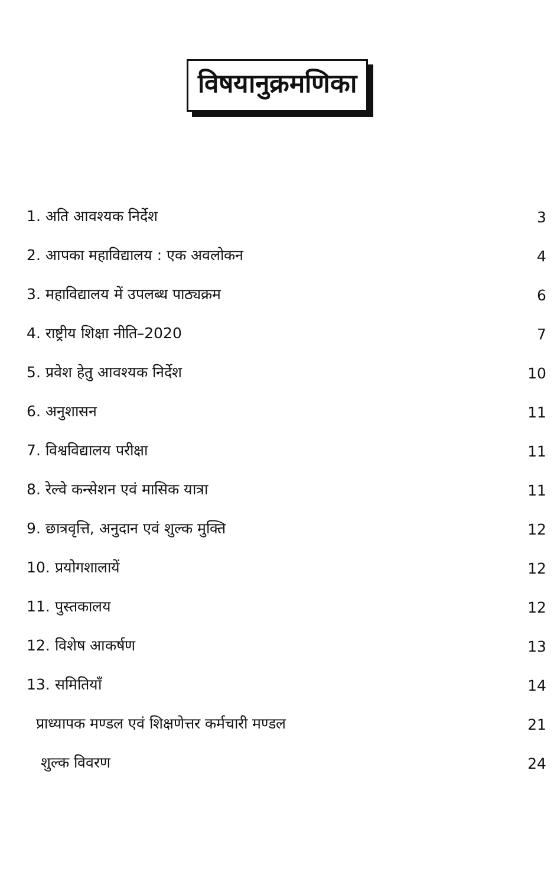विषयानुक्रमणिका
| 1. अति आवश्यक निर्देश | 3 |
| 2. आपका महाविद्यालय : एक अवलोकन | 4 |
| 3. महाविद्यालय में उपलब्ध पाठ्यक्रम | 6 |
| 4. राष्ट्रीय शिक्षा नीति–2020 | 7 |
| 5. प्रवेश हेतु आवश्यक निर्देश | 10 |
| 6. अनुशासन | 11 |
| 7. विश्वविद्यालय परीक्षा | 11 |
| 8. रेल्वे कन्सेशन एवं मासिक यात्रा | 11 |
| 9. छात्रवृत्ति, अनुदान एवं शुल्क मुक्ति | 12 |
| 10. प्रयोगशालायें | 12 |
| 11. पुस्तकालय | 12 |
| 12. विशेष आकर्षण | 13 |
| 13. समितियाँ | 14 |
| प्राध्यापक मण्डल एवं शिक्षणेत्तर कर्मचारी मण्डल | 21 |
| शुल्क विवरण | 24 |